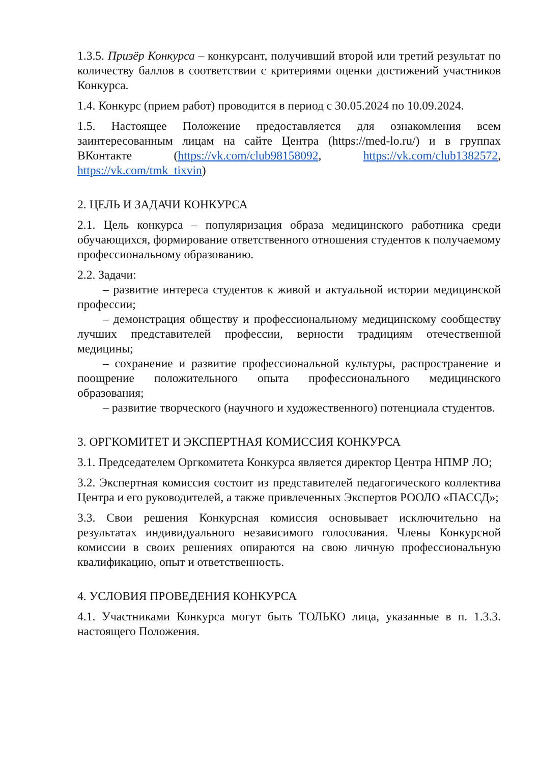1.3.5. Призёр Конкурса – конкурсант, получивший второй или третий результат по количеству баллов в соответствии с критериями оценки достижений участников Конкурса.
1.4. Конкурс (прием работ) проводится в период с 30.05.2024 по 10.09.2024.
1.5. Настоящее Положение предоставляется для ознакомления всем заинтересованным лицам на сайте Центра (https://med-lo.ru/) и в группах ВКонтакте (https://vk.com/club98158092, https://vk.com/club1382572, https://vk.com/tmk_tixvin)
2. ЦЕЛЬ И ЗАДАЧИ КОНКУРСА
2.1. Цель конкурса – популяризация образа медицинского работника среди обучающихся, формирование ответственного отношения студентов к получаемому профессиональному образованию.
2.2. Задачи:
– развитие интереса студентов к живой и актуальной истории медицинской профессии;
– демонстрация обществу и профессиональному медицинскому сообществу лучших представителей профессии, верности традициям отечественной медицины;
– сохранение и развитие профессиональной культуры, распространение и поощрение положительного опыта профессионального медицинского образования;
– развитие творческого (научного и художественного) потенциала студентов.
3. ОРГКОМИТЕТ И ЭКСПЕРТНАЯ КОМИССИЯ КОНКУРСА
3.1. Председателем Оргкомитета Конкурса является директор Центра НПМР ЛО;
3.2. Экспертная комиссия состоит из представителей педагогического коллектива Центра и его руководителей, а также привлеченных Экспертов РООЛО «ПАССД»;
3.3. Свои решения Конкурсная комиссия основывает исключительно на результатах индивидуального независимого голосования. Члены Конкурсной комиссии в своих решениях опираются на свою личную профессиональную квалификацию, опыт и ответственность.
4. УСЛОВИЯ ПРОВЕДЕНИЯ КОНКУРСА
4.1. Участниками Конкурса могут быть ТОЛЬКО лица, указанные в п. 1.3.3. настоящего Положения.